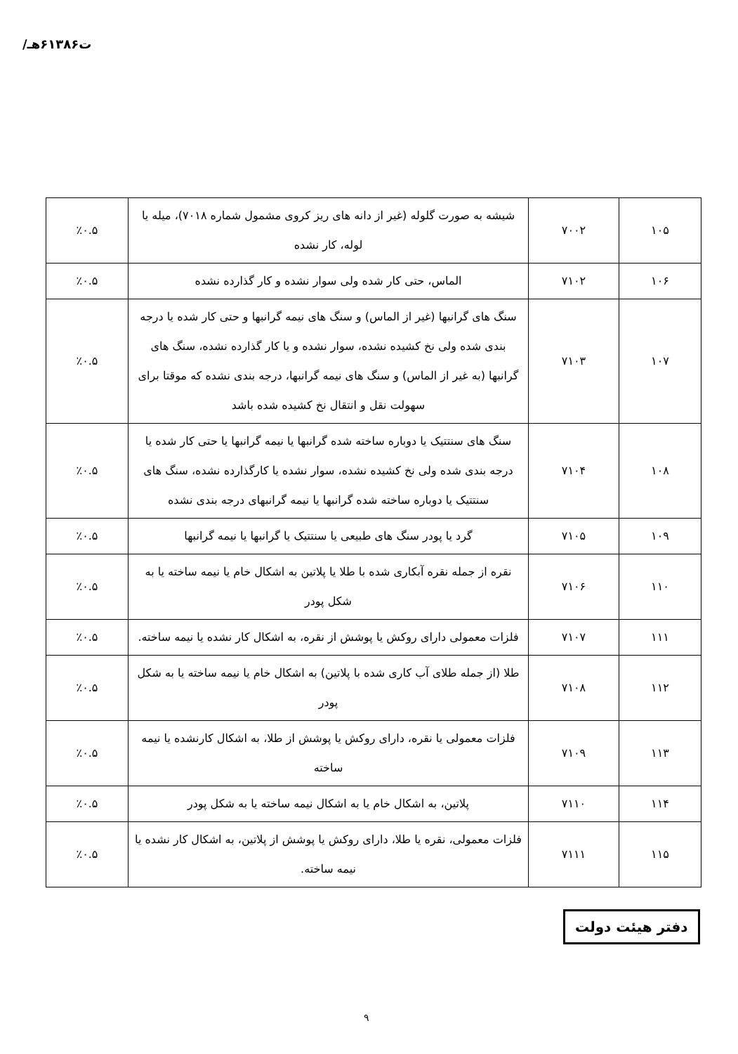/ت۶۱۳۸۶هـ
| ۱۰۵ | ۷۰۰۲ | شیشه به صورت گلوله (غیر از دانه های ریز کروی مشمول شماره ۷۰۱۸)، میله یا لوله، کار نشده | ٪۰.۵ |
| ۱۰۶ | ۷۱۰۲ | الماس، حتی کار شده ولی سوار نشده و کار گذارده نشده | ٪۰.۵ |
| ۱۰۷ | ۷۱۰۳ | سنگ های گرانبها (غیر از الماس) و سنگ های نیمه گرانبها و حتی کار شده یا درجه بندی شده ولی نخ کشیده نشده، سوار نشده و یا کار گذارده نشده، سنگ های گرانبها (به غیر از الماس) و سنگ های نیمه گرانبها، درجه بندی نشده که موقتا برای سهولت نقل و انتقال نخ کشیده شده باشد | ٪۰.۵ |
| ۱۰۸ | ۷۱۰۴ | سنگ های سنتتیک یا دوباره ساخته شده گرانبها یا نیمه گرانبها یا حتی کار شده یا درجه بندی شده ولی نخ کشیده نشده، سوار نشده یا کارگذارده نشده، سنگ های سنتتیک یا دوباره ساخته شده گرانبها یا نیمه گرانبهای درجه بندی نشده | ٪۰.۵ |
| ۱۰۹ | ۷۱۰۵ | گرد یا پودر سنگ های طبیعی یا سنتتیک یا گرانبها یا نیمه گرانبها | ٪۰.۵ |
| ۱۱۰ | ۷۱۰۶ | نقره از جمله نقره آبکاری شده با طلا یا پلاتین به اشکال خام یا نیمه ساخته یا به شکل پودر | ٪۰.۵ |
| ۱۱۱ | ۷۱۰۷ | فلزات معمولی دارای روکش یا پوشش از نقره، به اشکال کار نشده یا نیمه ساخته. | ٪۰.۵ |
| ۱۱۲ | ۷۱۰۸ | طلا (از جمله طلای آب کاری شده با پلاتین) به اشکال خام یا نیمه ساخته یا به شکل پودر | ٪۰.۵ |
| ۱۱۳ | ۷۱۰۹ | فلزات معمولی یا نقره، دارای روکش یا پوشش از طلا، به اشکال کارنشده یا نیمه ساخته | ٪۰.۵ |
| ۱۱۴ | ۷۱۱۰ | پلاتین، به اشکال خام یا به اشکال نیمه ساخته یا به شکل پودر | ٪۰.۵ |
| ۱۱۵ | ۷۱۱۱ | فلزات معمولی، نقره یا طلا، دارای روکش یا پوشش از پلاتین، به اشکال کار نشده یا نیمه ساخته. | ٪۰.۵ |
دفتر هیئت دولت
۹